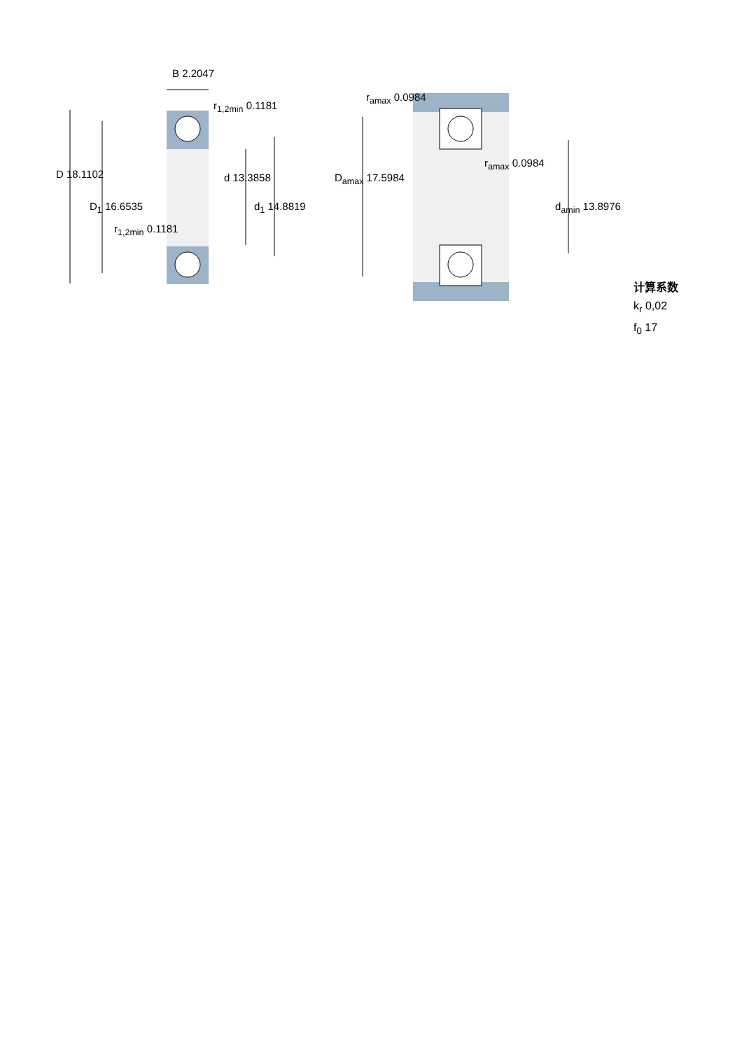B 2.2047
r<sub>1,2min</sub> 0.1181
D 18.1102 d 13.3858
D<sub>1</sub> 16.6535 d<sub>1</sub> 14.8819
r<sub>1,2min</sub> 0.1181
r<sub>amax</sub> 0.0984
r<sub>amax</sub> 0.0984
D<sub>amax</sub> 17.5984
d<sub>amin</sub> 13.8976
计算系数
k<sub>r</sub> 0,02
f<sub>0</sub> 17